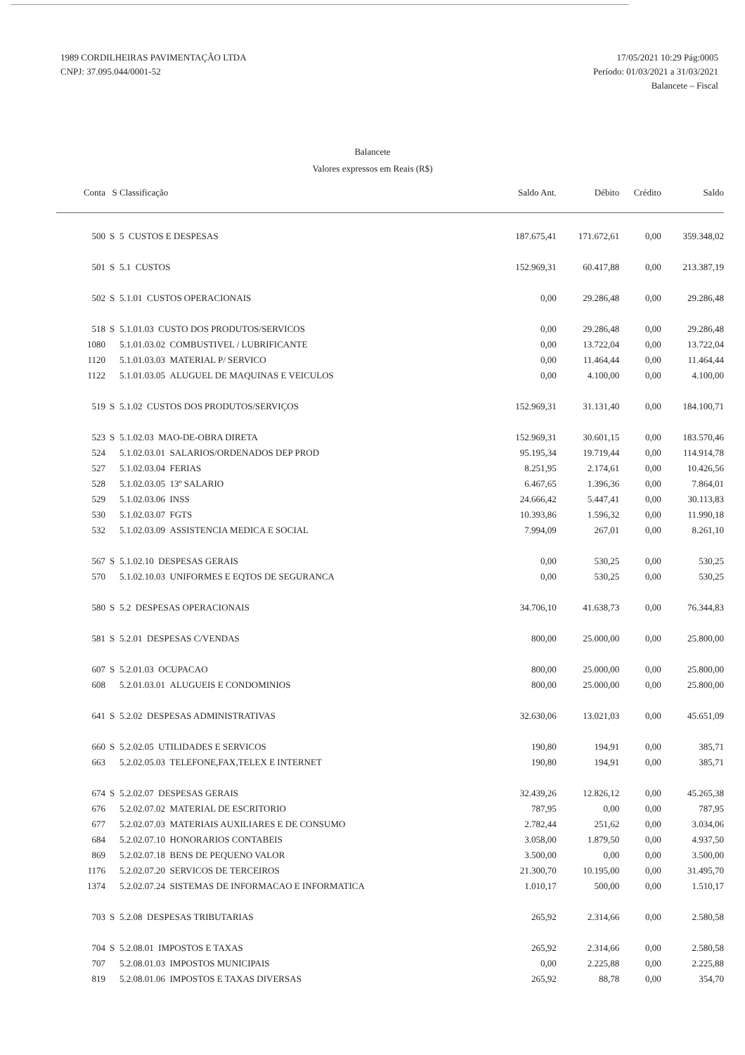1989 CORDILHEIRAS PAVIMENTAÇÃO LTDA
CNPJ: 37.095.044/0001-52
17/05/2021 10:29 Pág:0005
Período: 01/03/2021 a 31/03/2021
Balancete – Fiscal
Balancete
Valores expressos em Reais (R$)
| Conta | S | Classificação | Saldo Ant. | Débito | Crédito | Saldo |
| --- | --- | --- | --- | --- | --- | --- |
| 500 | S | 5 CUSTOS E DESPESAS | 187.675,41 | 171.672,61 | 0,00 | 359.348,02 |
| 501 | S | 5.1 CUSTOS | 152.969,31 | 60.417,88 | 0,00 | 213.387,19 |
| 502 | S | 5.1.01 CUSTOS OPERACIONAIS | 0,00 | 29.286,48 | 0,00 | 29.286,48 |
| 518 | S | 5.1.01.03 CUSTO DOS PRODUTOS/SERVICOS | 0,00 | 29.286,48 | 0,00 | 29.286,48 |
| 1080 | | 5.1.01.03.02 COMBUSTIVEL / LUBRIFICANTE | 0,00 | 13.722,04 | 0,00 | 13.722,04 |
| 1120 | | 5.1.01.03.03 MATERIAL P/ SERVICO | 0,00 | 11.464,44 | 0,00 | 11.464,44 |
| 1122 | | 5.1.01.03.05 ALUGUEL DE MAQUINAS E VEICULOS | 0,00 | 4.100,00 | 0,00 | 4.100,00 |
| 519 | S | 5.1.02 CUSTOS DOS PRODUTOS/SERVIÇOS | 152.969,31 | 31.131,40 | 0,00 | 184.100,71 |
| 523 | S | 5.1.02.03 MAO-DE-OBRA DIRETA | 152.969,31 | 30.601,15 | 0,00 | 183.570,46 |
| 524 | | 5.1.02.03.01 SALARIOS/ORDENADOS DEP PROD | 95.195,34 | 19.719,44 | 0,00 | 114.914,78 |
| 527 | | 5.1.02.03.04 FERIAS | 8.251,95 | 2.174,61 | 0,00 | 10.426,56 |
| 528 | | 5.1.02.03.05 13º SALARIO | 6.467,65 | 1.396,36 | 0,00 | 7.864,01 |
| 529 | | 5.1.02.03.06 INSS | 24.666,42 | 5.447,41 | 0,00 | 30.113,83 |
| 530 | | 5.1.02.03.07 FGTS | 10.393,86 | 1.596,32 | 0,00 | 11.990,18 |
| 532 | | 5.1.02.03.09 ASSISTENCIA MEDICA E SOCIAL | 7.994,09 | 267,01 | 0,00 | 8.261,10 |
| 567 | S | 5.1.02.10 DESPESAS GERAIS | 0,00 | 530,25 | 0,00 | 530,25 |
| 570 | | 5.1.02.10.03 UNIFORMES E EQTOS DE SEGURANCA | 0,00 | 530,25 | 0,00 | 530,25 |
| 580 | S | 5.2 DESPESAS OPERACIONAIS | 34.706,10 | 41.638,73 | 0,00 | 76.344,83 |
| 581 | S | 5.2.01 DESPESAS C/VENDAS | 800,00 | 25.000,00 | 0,00 | 25.800,00 |
| 607 | S | 5.2.01.03 OCUPACAO | 800,00 | 25.000,00 | 0,00 | 25.800,00 |
| 608 | | 5.2.01.03.01 ALUGUEIS E CONDOMINIOS | 800,00 | 25.000,00 | 0,00 | 25.800,00 |
| 641 | S | 5.2.02 DESPESAS ADMINISTRATIVAS | 32.630,06 | 13.021,03 | 0,00 | 45.651,09 |
| 660 | S | 5.2.02.05 UTILIDADES E SERVICOS | 190,80 | 194,91 | 0,00 | 385,71 |
| 663 | | 5.2.02.05.03 TELEFONE,FAX,TELEX E INTERNET | 190,80 | 194,91 | 0,00 | 385,71 |
| 674 | S | 5.2.02.07 DESPESAS GERAIS | 32.439,26 | 12.826,12 | 0,00 | 45.265,38 |
| 676 | | 5.2.02.07.02 MATERIAL DE ESCRITORIO | 787,95 | 0,00 | 0,00 | 787,95 |
| 677 | | 5.2.02.07.03 MATERIAIS AUXILIARES E DE CONSUMO | 2.782,44 | 251,62 | 0,00 | 3.034,06 |
| 684 | | 5.2.02.07.10 HONORARIOS CONTABEIS | 3.058,00 | 1.879,50 | 0,00 | 4.937,50 |
| 869 | | 5.2.02.07.18 BENS DE PEQUENO VALOR | 3.500,00 | 0,00 | 0,00 | 3.500,00 |
| 1176 | | 5.2.02.07.20 SERVICOS DE TERCEIROS | 21.300,70 | 10.195,00 | 0,00 | 31.495,70 |
| 1374 | | 5.2.02.07.24 SISTEMAS DE INFORMACAO E INFORMATICA | 1.010,17 | 500,00 | 0,00 | 1.510,17 |
| 703 | S | 5.2.08 DESPESAS TRIBUTARIAS | 265,92 | 2.314,66 | 0,00 | 2.580,58 |
| 704 | S | 5.2.08.01 IMPOSTOS E TAXAS | 265,92 | 2.314,66 | 0,00 | 2.580,58 |
| 707 | | 5.2.08.01.03 IMPOSTOS MUNICIPAIS | 0,00 | 2.225,88 | 0,00 | 2.225,88 |
| 819 | | 5.2.08.01.06 IMPOSTOS E TAXAS DIVERSAS | 265,92 | 88,78 | 0,00 | 354,70 |